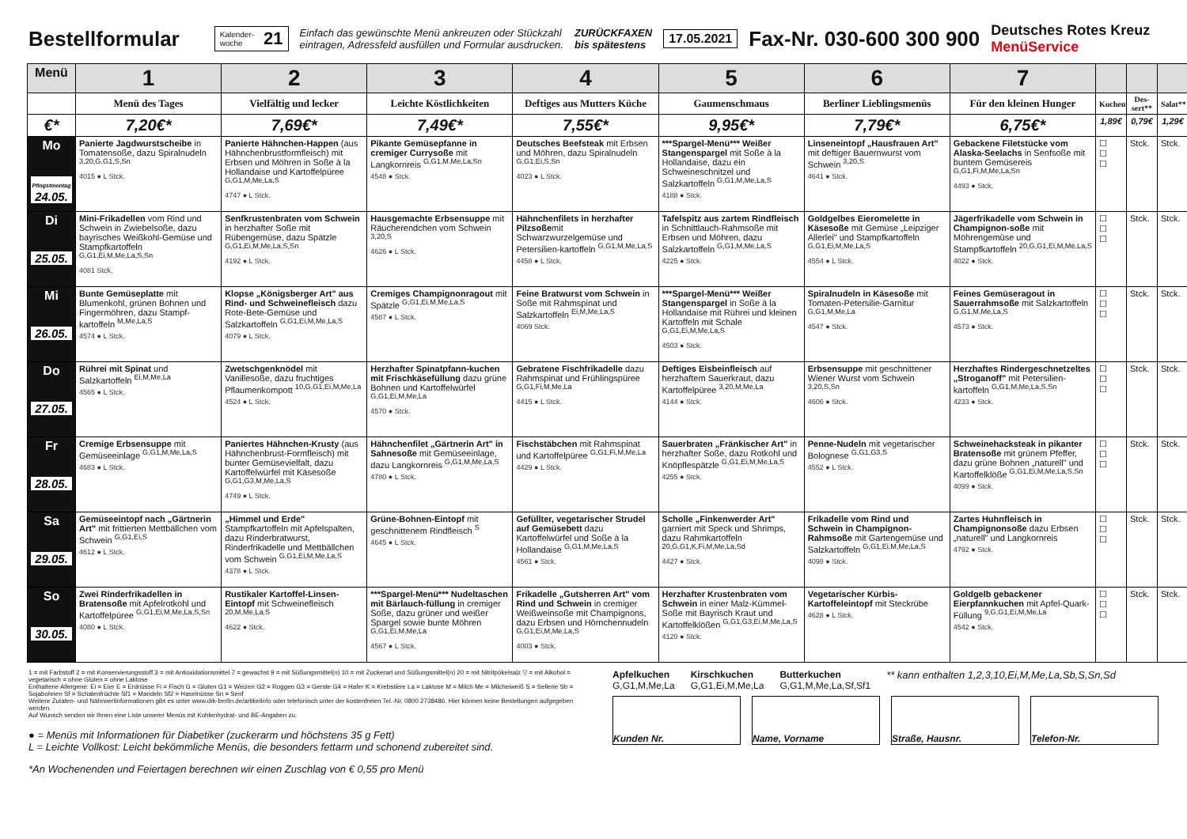Bestellformular
Kalender-
woche 21
Einfach das gewünschte Menü ankreuzen oder Stückzahl
eintragen, Adressfeld ausfüllen und Formular ausdrucken.
ZURÜCKFAXEN
bis spätestens
17.05.2021
Fax-Nr. 030-600 300 900
Deutsches Rotes Kreuz
MenüService
| Menü | 1 | 2 | 3 | 4 | 5 | 6 | 7 | | | |
| --- | --- | --- | --- | --- | --- | --- | --- | --- | --- | --- |
| | Menü des Tages | Vielfältig und lecker | Leichte Köstlichkeiten | Deftiges aus Mutters Küche | Gaumenschmaus | Berliner Lieblingsmenüs | Für den kleinen Hunger | Kuchen | Des-sert** | Salat** |
| €* | 7,20€* | 7,69€* | 7,49€* | 7,55€* | 9,95€* | 7,79€* | 6,75€* | 1,89€ | 0,79€ | 1,29€ |
| Mo Pfingstmontag 24.05. | Panierte Jagdwurstscheibe in Tomatensoße, dazu Spiralnudeln <sup>3,20,G,G1,S,Sn</sup> 4015 ● L Stck. | Panierte Hähnchen-Happen (aus Hähnchenbrustformfleisch) mit Erbsen und Möhren in Soße à la Hollandaise und Kartoffelpüree <sup>G,G1,M,Me,La,S</sup> 4747 ● L Stck. | Pikante Gemüsepfanne in cremiger Currysoße mit Langkornreis <sup>G,G1,M,Me,La,Sn</sup> 4548 ● Stck. | Deutsches Beefsteak mit Erbsen und Möhren, dazu Spiralnudeln <sup>G,G1,Ei,S,Sn</sup> 4023 ● L Stck. | ***Spargel-Menü*** Weißer Stangenspargel mit Soße à la Hollandaise, dazu ein Schweineschnitzel und Salzkartoffeln <sup>G,G1,M,Me,La,S</sup> 4188 ● Stck. | Linseneintopf „Hausfrauen Art" mit deftiger Bauernwurst vom Schwein <sup>3,20,S</sup> 4641 ● Stck. | Gebackene Filetstücke vom Alaska-Seelachs in Senfsoße mit buntem Gemüsereis <sup>G,G1,Fi,M,Me,La,Sn</sup> 4493 ● Stck. | ☐ ☐ ☐ | Stck. | Stck. |
| Di 25.05. | Mini-Frikadellen vom Rind und Schwein in Zwiebelsoße, dazu bayrisches Weißkohl-Gemüse und Stampfkartoffeln <sup>G,G1,Ei,M,Me,La,S,Sn</sup> 4081 Stck. | Senfkrustenbraten vom Schwein in herzhafter Soße mit Rübengemüse, dazu Spätzle <sup>G,G1,Ei,M,Me,La,S,Sn</sup> 4192 ● L Stck. | Hausgemachte Erbsensuppe mit Räucherendchen vom Schwein <sup>3,20,S</sup> 4626 ● L Stck. | Hähnchenfilets in herzhafter Pilzsoße mit Schwarzwurzelgemüse und Petersilien-kartoffeln <sup>G,G1,M,Me,La,S</sup> 4458 ● L Stck. | Tafelspitz aus zartem Rindfleisch in Schnittlauch-Rahmsoße mit Erbsen und Möhren, dazu Salzkartoffeln <sup>G,G1,M,Me,La,S</sup> 4225 ● Stck. | Goldgelbes Eieromelette in Käsesoße mit Gemüse „Leipziger Allerlei" und Stampfkartoffeln <sup>G,G1,Ei,M,Me,La,S</sup> 4554 ● L Stck. | Jägerfrikadelle vom Schwein in Champignon-soße mit Möhrengemüse und Stampfkartoffeln <sup>20,G,G1,Ei,M,Me,La,S</sup> 4022 ● Stck. | ☐ ☐ ☐ | Stck. | Stck. |
| Mi 26.05. | Bunte Gemüseplatte mit Blumenkohl, grünen Bohnen und Fingermöhren, dazu Stampf-kartoffeln <sup>M,Me,La,S</sup> 4574 ● L Stck. | Klopse „Königsberger Art" aus Rind- und Schweinefleisch dazu Rote-Bete-Gemüse und Salzkartoffeln <sup>G,G1,Ei,M,Me,La,S</sup> 4079 ● L Stck. | Cremiges Champignonragout mit Spätzle <sup>G,G1,Ei,M,Me,La,S</sup> 4587 ● L Stck. | Feine Bratwurst vom Schwein in Soße mit Rahmspinat und Salzkartoffeln <sup>Ei,M,Me,La,S</sup> 4069 Stck. | ***Spargel-Menü*** Weißer Stangenspargel in Soße à la Hollandaise mit Rührei und kleinen Kartoffeln mit Schale <sup>G,G1,Ei,M,Me,La,S</sup> 4503 ● Stck. | Spiralnudeln in Käsesoße mit Tomaten-Petersilie-Garnitur <sup>G,G1,M,Me,La</sup> 4547 ● Stck. | Feines Gemüseragout in Sauerrahmsoße mit Salzkartoffeln <sup>G,G1,M,Me,La,S</sup> 4573 ● Stck. | ☐ ☐ ☐ | Stck. | Stck. |
| Do 27.05. | Rührei mit Spinat und Salzkartoffeln <sup>Ei,M,Me,La</sup> 4565 ● L Stck. | Zwetschgenknödel mit Vanillesoße, dazu fruchtiges Pflaumenkompott <sup>10,G,G1,Ei,M,Me,La</sup> 4524 ● L Stck. | Herzhafter Spinatpfann-kuchen mit Frischkäsefüllung dazu grüne Bohnen und Kartoffelwürfel <sup>G,G1,Ei,M,Me,La</sup> 4570 ● Stck. | Gebratene Fischfrikadelle dazu Rahmspinat und Frühlingspüree <sup>G,G1,Fi,M,Me,La</sup> 4415 ● L Stck. | Deftiges Eisbeinfleisch auf herzhaftem Sauerkraut, dazu Kartoffelpüree <sup>3,20,M,Me,La</sup> 4144 ● Stck. | Erbsensuppe mit geschnittener Wiener Wurst vom Schwein <sup>3,20,S,Sn</sup> 4606 ● Stck. | Herzhaftes Rindergeschnetzeltes „Stroganoff" mit Petersilien-kartoffeln <sup>G,G1,M,Me,La,S,Sn</sup> 4233 ● Stck. | ☐ ☐ ☐ | Stck. | Stck. |
| Fr 28.05. | Cremige Erbsensuppe mit Gemüseeinlage <sup>G,G1,M,Me,La,S</sup> 4683 ● L Stck. | Paniertes Hähnchen-Krusty (aus Hähnchenbrust-Formfleisch) mit bunter Gemüsevielfalt, dazu Kartoffelwürfel mit Käsesoße <sup>G,G1,G3,M,Me,La,S</sup> 4749 ● L Stck. | Hähnchenfilet „Gärtnerin Art" in Sahnesoße mit Gemüseeinlage, dazu Langkornreis <sup>G,G1,M,Me,La,S</sup> 4780 ● L Stck. | Fischstäbchen mit Rahmspinat und Kartoffelpüree <sup>G,G1,Fi,M,Me,La</sup> 4429 ● L Stck. | Sauerbraten „Fränkischer Art" in herzhafter Soße, dazu Rotkohl und Knöpflespätzle <sup>G,G1,Ei,M,Me,La,S</sup> 4255 ● Stck. | Penne-Nudeln mit vegetarischer Bolognese <sup>G,G1,G3,S</sup> 4552 ● L Stck. | Schweinehacksteak in pikanter Bratensoße mit grünem Pfeffer, dazu grüne Bohnen „naturell" und Kartoffelklöße <sup>G,G1,Ei,M,Me,La,S,Sn</sup> 4099 ● Stck. | ☐ ☐ ☐ | Stck. | Stck. |
| Sa 29.05. | Gemüseeintopf nach „Gärtnerin Art" mit frittierten Mettbällchen vom Schwein <sup>G,G1,Ei,S</sup> 4612 ● L Stck. | „Himmel und Erde" Stampfkartoffeln mit Apfelspalten, dazu Rinderbratwurst, Rinderfrikadelle und Mettbällchen vom Schwein <sup>G,G1,Ei,M,Me,La,S</sup> 4378 ● L Stck. | Grüne-Bohnen-Eintopf mit geschnittenem Rindfleisch <sup>S</sup> 4645 ● L Stck. | Gefüllter, vegetarischer Strudel auf Gemüsebett dazu Kartoffelwürfel und Soße à la Hollandaise <sup>G,G1,M,Me,La,S</sup> 4561 ● Stck. | Scholle „Finkenwerder Art" garniert mit Speck und Shrimps, dazu Rahmkartoffeln <sup>20,G,G1,K,Fi,M,Me,La,Sd</sup> 4427 ● Stck. | Frikadelle vom Rind und Schwein in Champignon-Rahmsoße mit Gartengemüse und Salzkartoffeln <sup>G,G1,Ei,M,Me,La,S</sup> 4098 ● Stck. | Zartes Huhnfleisch in Champignonsoße dazu Erbsen „naturell" und Langkornreis 4792 ● Stck. | ☐ ☐ ☐ | Stck. | Stck. |
| So 30.05. | Zwei Rinderfrikadellen in Bratensoße mit Apfelrotkohl und Kartoffelpüree <sup>G,G1,Ei,M,Me,La,S,Sn</sup> 4080 ● L Stck. | Rustikaler Kartoffel-Linsen-Eintopf mit Schweinefleisch <sup>20,M,Me,La,S</sup> 4622 ● Stck. | ***Spargel-Menü*** Nudeltaschen mit Bärlauch-füllung in cremiger Soße, dazu grüner und weißer Spargel sowie bunte Möhren <sup>G,G1,Ei,M,Me,La</sup> 4567 ● L Stck. | Frikadelle „Gutsherren Art" vom Rind und Schwein in cremiger Weißweinsoße mit Champignons, dazu Erbsen und Hörnchennudeln <sup>G,G1,Ei,M,Me,La,S</sup> 4003 ● Stck. | Herzhafter Krustenbraten vom Schwein in einer Malz-Kümmel-Soße mit Bayrisch Kraut und Kartoffelklößen <sup>G,G1,G3,Ei,M,Me,La,S</sup> 4120 ● Stck. | Vegetarischer Kürbis-Kartoffeleintopf mit Steckrübe 4628 ● L Stck. | Goldgelb gebackener Eierpfannkuchen mit Apfel-Quark-Füllung <sup>9,G,G1,Ei,M,Me,La</sup> 4542 ● Stck. | ☐ ☐ ☐ | Stck. | Stck. |
1 = mit Farbstoff 2 = mit Konservierungsstoff 3 = mit Antioxidationsmittel 7 = gewachst 9 = mit Süßungsmittel(n) 10 = mit Zuckerart und Süßungsmittel(n) 20 = mit Nitritpökelsalz ▽ = mit Alkohol = vegetarisch = ohne Gluten = ohne Laktose
Enthaltene Allergene: Ei = Eier E = Erdnüsse Fi = Fisch G = Gluten G1 = Weizen G2 = Roggen G3 = Gerste G4 = Hafer K = Krebstiere La = Laktose M = Milch Me = Milcheiweiß S = Sellerie Sb = Sojabohnen Sf = Schalenfrüchte Sf1 = Mandeln Sf2 = Haselnüsse Sn = Senf
Weitere Zutaten- und Nährwertinformationen gibt es unter www.drk-berlin.de/artikelinfo oder telefonisch unter der kostenfreien Tel.-Nr. 0800 2738486. Hier können keine Bestellungen aufgegeben werden.
Auf Wunsch senden wir Ihnen eine Liste unserer Menüs mit Kohlenhydrat- und BE-Angaben zu.
● = Menüs mit Informationen für Diabetiker (zuckerarm und höchstens 35 g Fett)
L = Leichte Vollkost: Leicht bekömmliche Menüs, die besonders fettarm und schonend zubereitet sind.
*An Wochenenden und Feiertagen berechnen wir einen Zuschlag von € 0,55 pro Menü
Apfelkuchen
G,G1,M,Me,La Kirschkuchen
G,G1,Ei,M,Me,La Butterkuchen
G,G1,M,Me,La,Sf,Sf1 ** kann enthalten 1,2,3,10,Ei,M,Me,La,Sb,S,Sn,Sd
Kunden Nr. Name, Vorname Straße, Hausnr. Telefon-Nr.